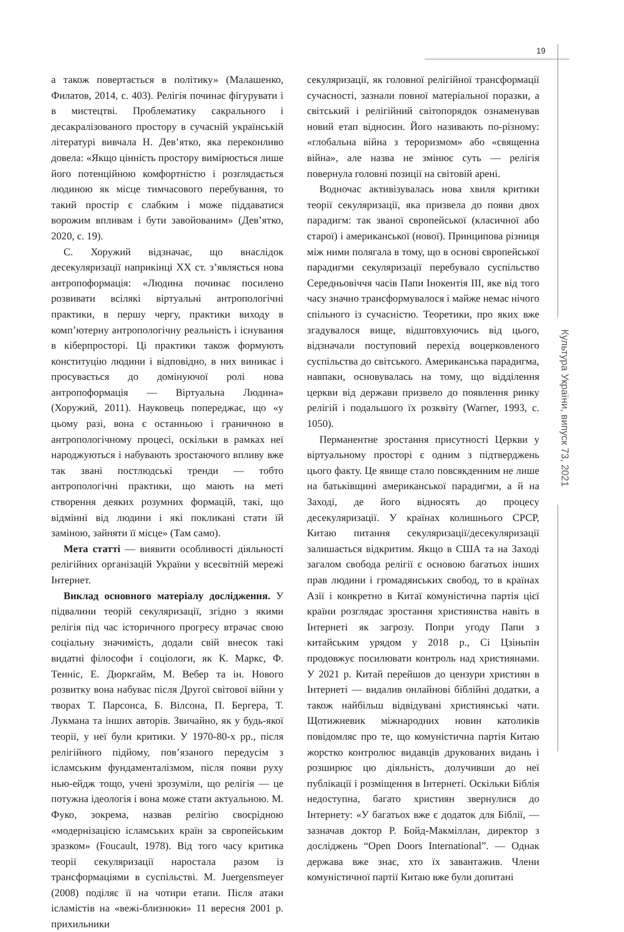19
Культура України, випуск 73, 2021
а також повертається в політику» (Малашенко, Филатов, 2014, с. 403). Релігія починає фігурувати і в мистецтві. Проблематику сакрального і десакралізованого простору в сучасній українській літературі вивчала Н. Дев’ятко, яка переконливо довела: «Якщо цінність простору вимірюється лише його потенційною комфортністю і розглядається людиною як місце тимчасового перебування, то такий простір є слабким і може піддаватися ворожим впливам і бути завойованим» (Дев’ятко, 2020, с. 19).
С. Хоружий відзначає, що внаслідок десекуляризації наприкінці XX ст. з’являється нова антропоформація: «Людина починає посилено розвивати всілякі віртуальні антропологічні практики, в першу чергу, практики виходу в комп’ютерну антропологічну реальність і існування в кіберпросторі. Ці практики також формують конституцію людини і відповідно, в них виникає і просувається до домінуючої ролі нова антропоформація — Віртуальна Людина» (Хоружий, 2011). Науковець попереджає, що «у цьому разі, вона є останньою і граничною в антропологічному процесі, оскільки в рамках неї народжуються і набувають зростаючого впливу вже так звані постлюдські тренди — тобто антропологічні практики, що мають на меті створення деяких розумних формацій, такі, що відмінні від людини і які покликані стати їй заміною, зайняти її місце» (Там само).
Мета статті — виявити особливості діяльності релігійних організацій України у всесвітній мережі Інтернет.
Виклад основного матеріалу дослідження. У підвалини теорій секуляризації, згідно з якими релігія під час історичного прогресу втрачає свою соціальну значимість, додали свій внесок такі видатні філософи і соціологи, як К. Маркс, Ф. Тенніс, Е. Дюркгайм, М. Вебер та ін. Нового розвитку вона набуває після Другої світової війни у творах Т. Парсонса, Б. Вілсона, П. Бергера, Т. Лукмана та інших авторів. Звичайно, як у будь-якої теорії, у неї були критики. У 1970-80-х рр., після релігійного підйому, пов’язаного передусім з ісламським фундаменталізмом, після появи руху нью-ейдж тощо, учені зрозуміли, що релігія — це потужна ідеологія і вона може стати актуальною. М. Фуко, зокрема, назвав релігію своєрідною «модернізацією ісламських країн за європейським зразком» (Foucault, 1978). Від того часу критика теорії секуляризації наростала разом із трансформаціями в суспільстві. M. Juergensmeyer (2008) поділяє її на чотири етапи. Після атаки ісламістів на «вежі-близнюки» 11 вересня 2001 р. прихильники
секуляризації, як головної релігійної трансформації сучасності, зазнали повної матеріальної поразки, а світський і релігійний світопорядок ознаменував новий етап відносин. Його називають по-різному: «глобальна війна з тероризмом» або «священна війна», але назва не змінює суть — релігія повернула головні позиції на світовій арені.
Водночас активізувалась нова хвиля критики теорії секуляризації, яка призвела до появи двох парадигм: так званої європейської (класичної або старої) і американської (нової). Принципова різниця між ними полягала в тому, що в основі європейської парадигми секуляризації перебувало суспільство Середньовіччя часів Папи Інокентія III, яке від того часу значно трансформувалося і майже немає нічого спільного із сучасністю. Теоретики, про яких вже згадувалося вище, відштовхуючись від цього, відзначали поступовий перехід воцерковленого суспільства до світського. Американська парадигма, навпаки, основувалась на тому, що відділення церкви від держави призвело до появлення ринку релігій і подальшого їх розквіту (Warner, 1993, с. 1050).
Перманентне зростання присутності Церкви у віртуальному просторі є одним з підтверджень цього факту. Це явище стало повсякденним не лише на батьківщині американської парадигми, а й на Заході, де його відносять до процесу десекуляризації. У країнах колишнього СРСР, Китаю питання секуляризації/десекуляризації залишається відкритим. Якщо в США та на Заході загалом свобода релігії є основою багатьох інших прав людини і громадянських свобод, то в країнах Азії і конкретно в Китаї комуністична партія цієї країни розглядає зростання християнства навіть в Інтернеті як загрозу. Попри угоду Папи з китайським урядом у 2018 р., Сі Цзіньпін продовжує посилювати контроль над християнами. У 2021 р. Китай перейшов до цензури християн в Інтернеті — видалив онлайнові біблійні додатки, а також найбільш відвідувані християнські чати. Щотижневик міжнародних новин католиків повідомляє про те, що комуністична партія Китаю жорстко контролює видавців друкованих видань і розширює цю діяльність, долучивши до неї публікації і розміщення в Інтернеті. Оскільки Біблія недоступна, багато християн звернулися до Інтернету: «У багатьох вже є додаток для Біблії, — зазначав доктор Р. Бойд-Макміллан, директор з досліджень “Open Doors International”. — Однак держава вже знає, хто їх завантажив. Члени комуністичної партії Китаю вже були допитані